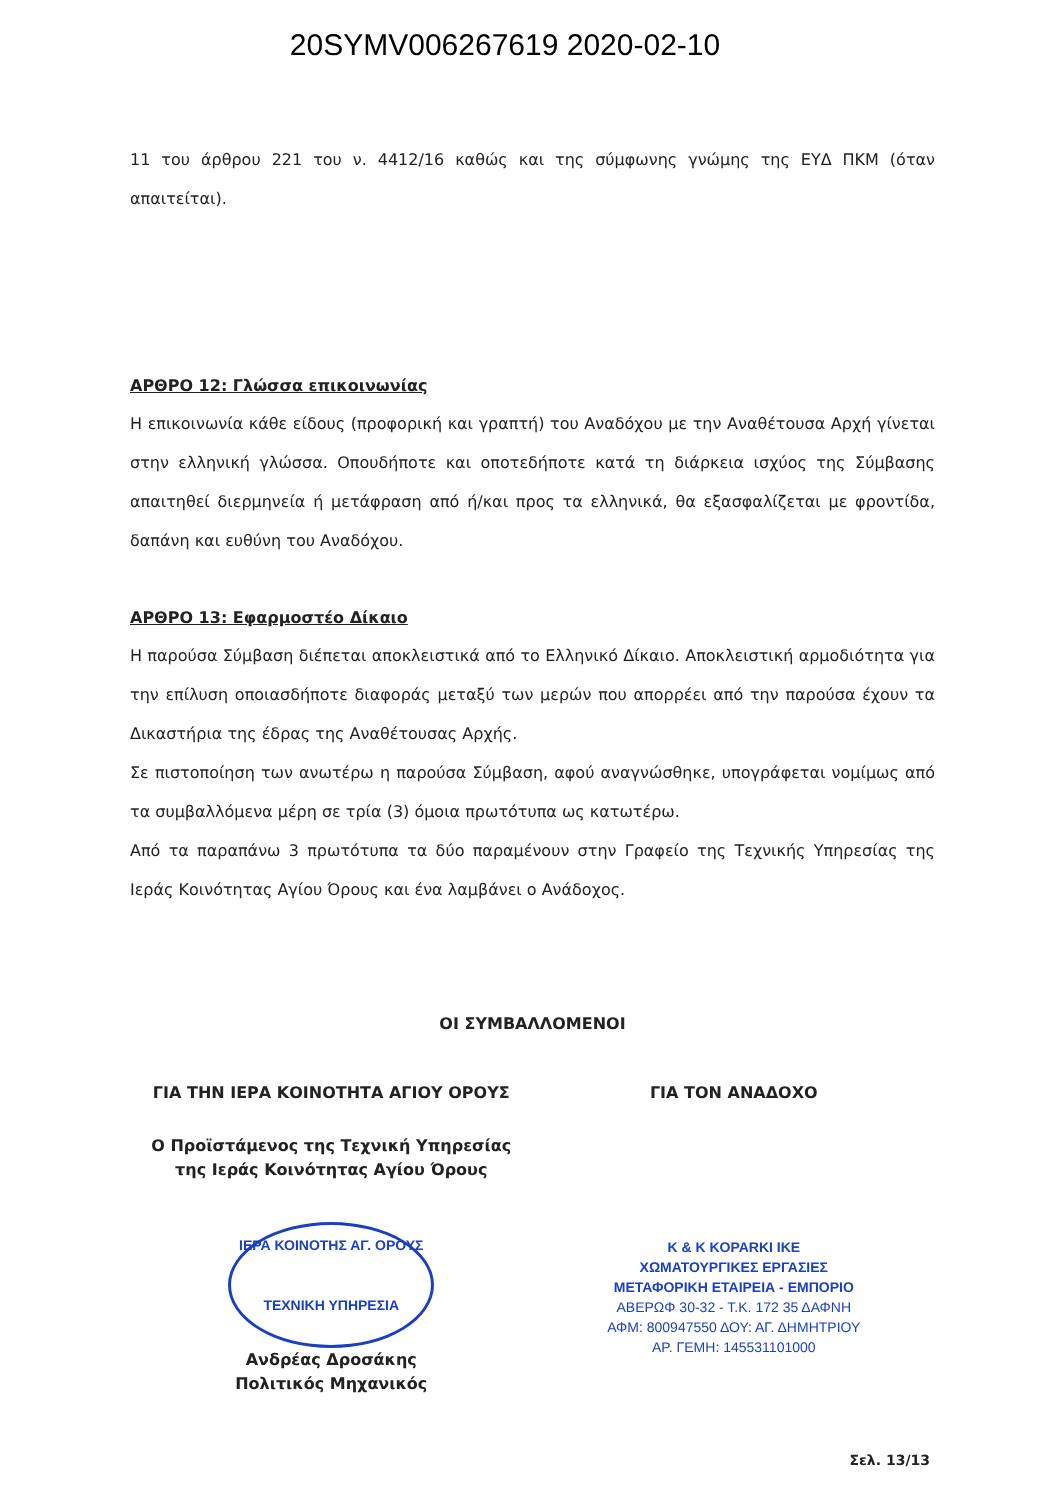20SYMV006267619 2020-02-10
11 του άρθρου 221 του ν. 4412/16 καθώς και της σύμφωνης γνώμης της ΕΥΔ ΠΚΜ (όταν απαιτείται).
ΑΡΘΡΟ 12: Γλώσσα επικοινωνίας
Η επικοινωνία κάθε είδους (προφορική και γραπτή) του Αναδόχου με την Αναθέτουσα Αρχή γίνεται στην ελληνική γλώσσα. Οπουδήποτε και οποτεδήποτε κατά τη διάρκεια ισχύος της Σύμβασης απαιτηθεί διερμηνεία ή μετάφραση από ή/και προς τα ελληνικά, θα εξασφαλίζεται με φροντίδα, δαπάνη και ευθύνη του Αναδόχου.
ΑΡΘΡΟ 13: Εφαρμοστέο Δίκαιο
Η παρούσα Σύμβαση διέπεται αποκλειστικά από το Ελληνικό Δίκαιο. Αποκλειστική αρμοδιότητα για την επίλυση οποιασδήποτε διαφοράς μεταξύ των μερών που απορρέει από την παρούσα έχουν τα Δικαστήρια της έδρας της Αναθέτουσας Αρχής.
Σε πιστοποίηση των ανωτέρω η παρούσα Σύμβαση, αφού αναγνώσθηκε, υπογράφεται νομίμως από τα συμβαλλόμενα μέρη σε τρία (3) όμοια πρωτότυπα ως κατωτέρω.
Από τα παραπάνω 3 πρωτότυπα τα δύο παραμένουν στην Γραφείο της Τεχνικής Υπηρεσίας της Ιεράς Κοινότητας Αγίου Όρους και ένα λαμβάνει ο Ανάδοχος.
ΟΙ ΣΥΜΒΑΛΛΟΜΕΝΟΙ
ΓΙΑ ΤΗΝ ΙΕΡΑ ΚΟΙΝΟΤΗΤΑ ΑΓΙΟΥ ΟΡΟΥΣ
Ο Προϊστάμενος της Τεχνική Υπηρεσίας
της Ιεράς Κοινότητας Αγίου Όρους
ΙΕΡΑ ΚΟΙΝΟΤΗΣ ΑΓ. ΟΡΟΥΣ
ΤΕΧΝΙΚΗ ΥΠΗΡΕΣΙΑ
Ανδρέας Δροσάκης
Πολιτικός Μηχανικός
ΓΙΑ ΤΟΝ ΑΝΑΔΟΧΟ
K & K KOPARKI IKE
ΧΩΜΑΤΟΥΡΓΙΚΕΣ ΕΡΓΑΣΙΕΣ
ΜΕΤΑΦΟΡΙΚΗ ΕΤΑΙΡΕΙΑ - ΕΜΠΟΡΙΟ
ΑΒΕΡΩΦ 30-32 - Τ.Κ. 172 35 ΔΑΦΝΗ
ΑΦΜ: 800947550 ΔΟΥ: ΑΓ. ΔΗΜΗΤΡΙΟΥ
ΑΡ. ΓΕΜΗ: 145531101000
Σελ. 13/13